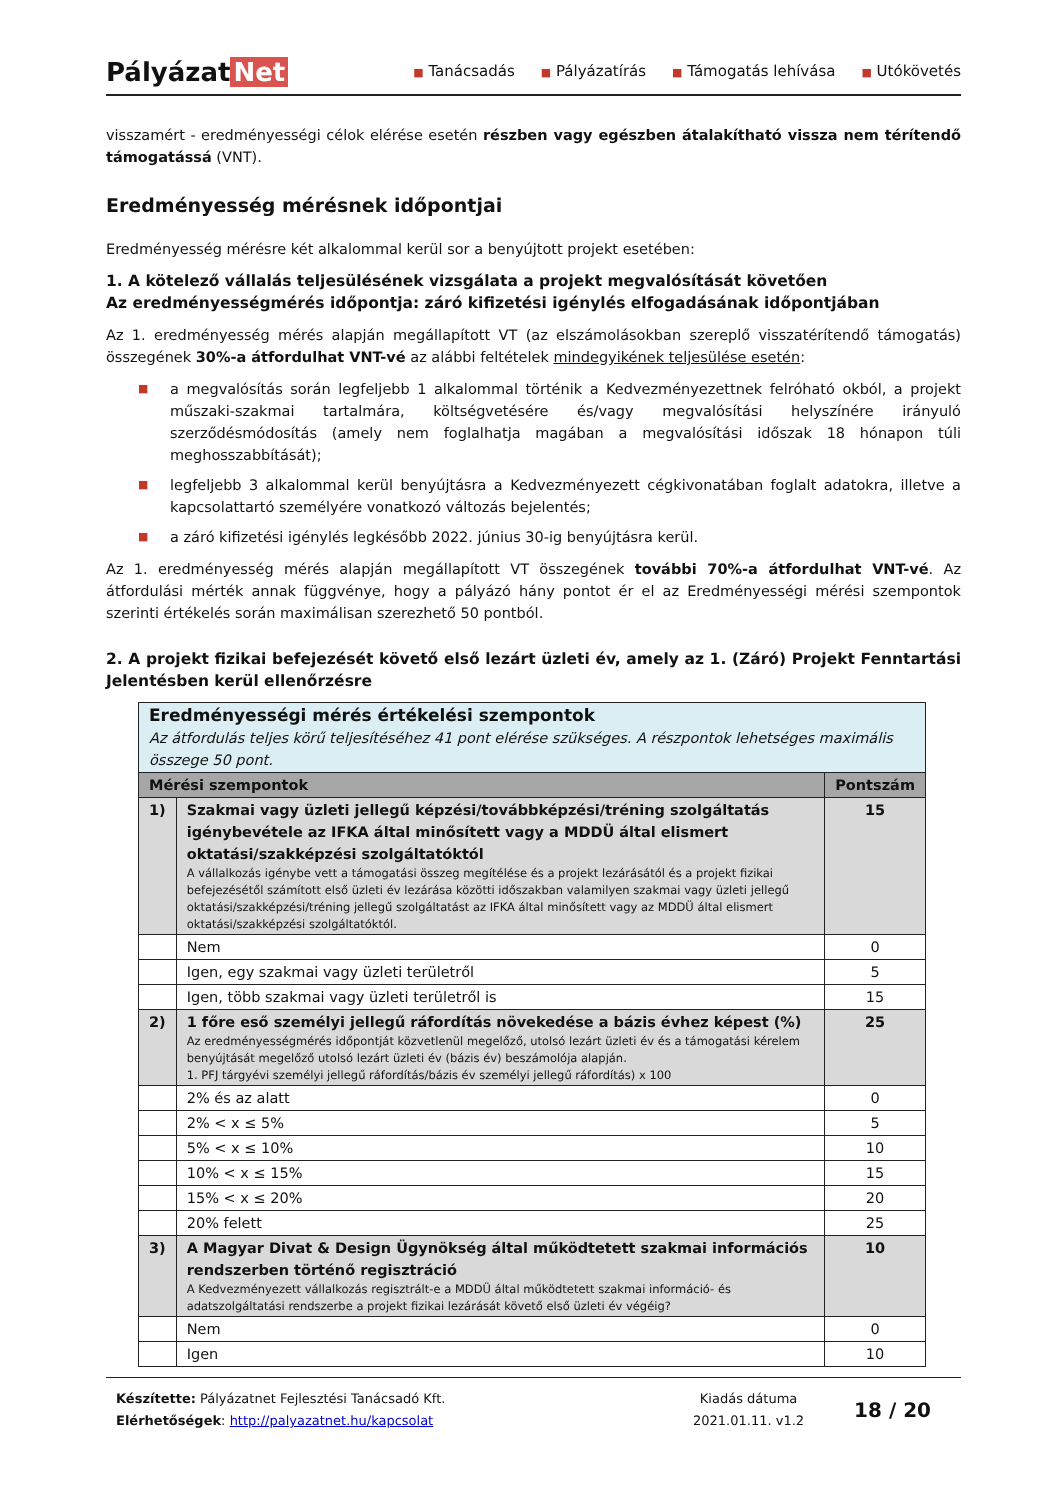Pályázat Net
■ Tanácsadás ■ Pályázatírás ■ Támogatás lehívása ■ Utókövetés
visszamért - eredményességi célok elérése esetén részben vagy egészben átalakítható vissza nem térítendő támogatássá (VNT).
Eredményesség mérésnek időpontjai
Eredményesség mérésre két alkalommal kerül sor a benyújtott projekt esetében:
1. A kötelező vállalás teljesülésének vizsgálata a projekt megvalósítását követően
Az eredményességmérés időpontja: záró kifizetési igénylés elfogadásának időpontjában
Az 1. eredményesség mérés alapján megállapított VT (az elszámolásokban szereplő visszatérítendő támogatás) összegének 30%-a átfordulhat VNT-vé az alábbi feltételek mindegyikének teljesülése esetén:
■ a megvalósítás során legfeljebb 1 alkalommal történik a Kedvezményezettnek felróható okból, a projekt műszaki-szakmai tartalmára, költségvetésére és/vagy megvalósítási helyszínére irányuló szerződésmódosítás (amely nem foglalhatja magában a megvalósítási időszak 18 hónapon túli meghosszabbítását);
■ legfeljebb 3 alkalommal kerül benyújtásra a Kedvezményezett cégkivonatában foglalt adatokra, illetve a kapcsolattartó személyére vonatkozó változás bejelentés;
■ a záró kifizetési igénylés legkésőbb 2022. június 30-ig benyújtásra kerül.
Az 1. eredményesség mérés alapján megállapított VT összegének további 70%-a átfordulhat VNT-vé. Az átfordulási mérték annak függvénye, hogy a pályázó hány pontot ér el az Eredményességi mérési szempontok szerinti értékelés során maximálisan szerezhető 50 pontból.
2. A projekt fizikai befejezését követő első lezárt üzleti év, amely az 1. (Záró) Projekt Fenntartási Jelentésben kerül ellenőrzésre
| Eredményességi mérés értékelési szempontok Az átfordulás teljes körű teljesítéséhez 41 pont elérése szükséges. A részpontok lehetséges maximális összege 50 pont. | | |
| Mérési szempontok | | Pontszám |
| 1) | Szakmai vagy üzleti jellegű képzési/továbbképzési/tréning szolgáltatás igénybevétele az IFKA által minősített vagy a MDDÜ által elismert oktatási/szakképzési szolgáltatóktól A vállalkozás igénybe vett a támogatási összeg megítélése és a projekt lezárásától és a projekt fizikai befejezésétől számított első üzleti év lezárása közötti időszakban valamilyen szakmai vagy üzleti jellegű oktatási/szakképzési/tréning jellegű szolgáltatást az IFKA által minősített vagy az MDDÜ által elismert oktatási/szakképzési szolgáltatóktól. | 15 |
| | Nem | 0 |
| | Igen, egy szakmai vagy üzleti területről | 5 |
| | Igen, több szakmai vagy üzleti területről is | 15 |
| 2) | 1 főre eső személyi jellegű ráfordítás növekedése a bázis évhez képest (%) Az eredményességmérés időpontját közvetlenül megelőző, utolsó lezárt üzleti év és a támogatási kérelem benyújtását megelőző utolsó lezárt üzleti év (bázis év) beszámolója alapján. 1. PFJ tárgyévi személyi jellegű ráfordítás/bázis év személyi jellegű ráfordítás) x 100 | 25 |
| | 2% és az alatt | 0 |
| | 2% < x ≤ 5% | 5 |
| | 5% < x ≤ 10% | 10 |
| | 10% < x ≤ 15% | 15 |
| | 15% < x ≤ 20% | 20 |
| | 20% felett | 25 |
| 3) | A Magyar Divat & Design Ügynökség által működtetett szakmai információs rendszerben történő regisztráció A Kedvezményezett vállalkozás regisztrált-e a MDDÜ által működtetett szakmai információ- és adatszolgáltatási rendszerbe a projekt fizikai lezárását követő első üzleti év végéig? | 10 |
| | Nem | 0 |
| | Igen | 10 |
Készítette: Pályázatnet Fejlesztési Tanácsadó Kft.
Elérhetőségek: http://palyazatnet.hu/kapcsolat
Kiadás dátuma
2021.01.11. v1.2
18 / 20